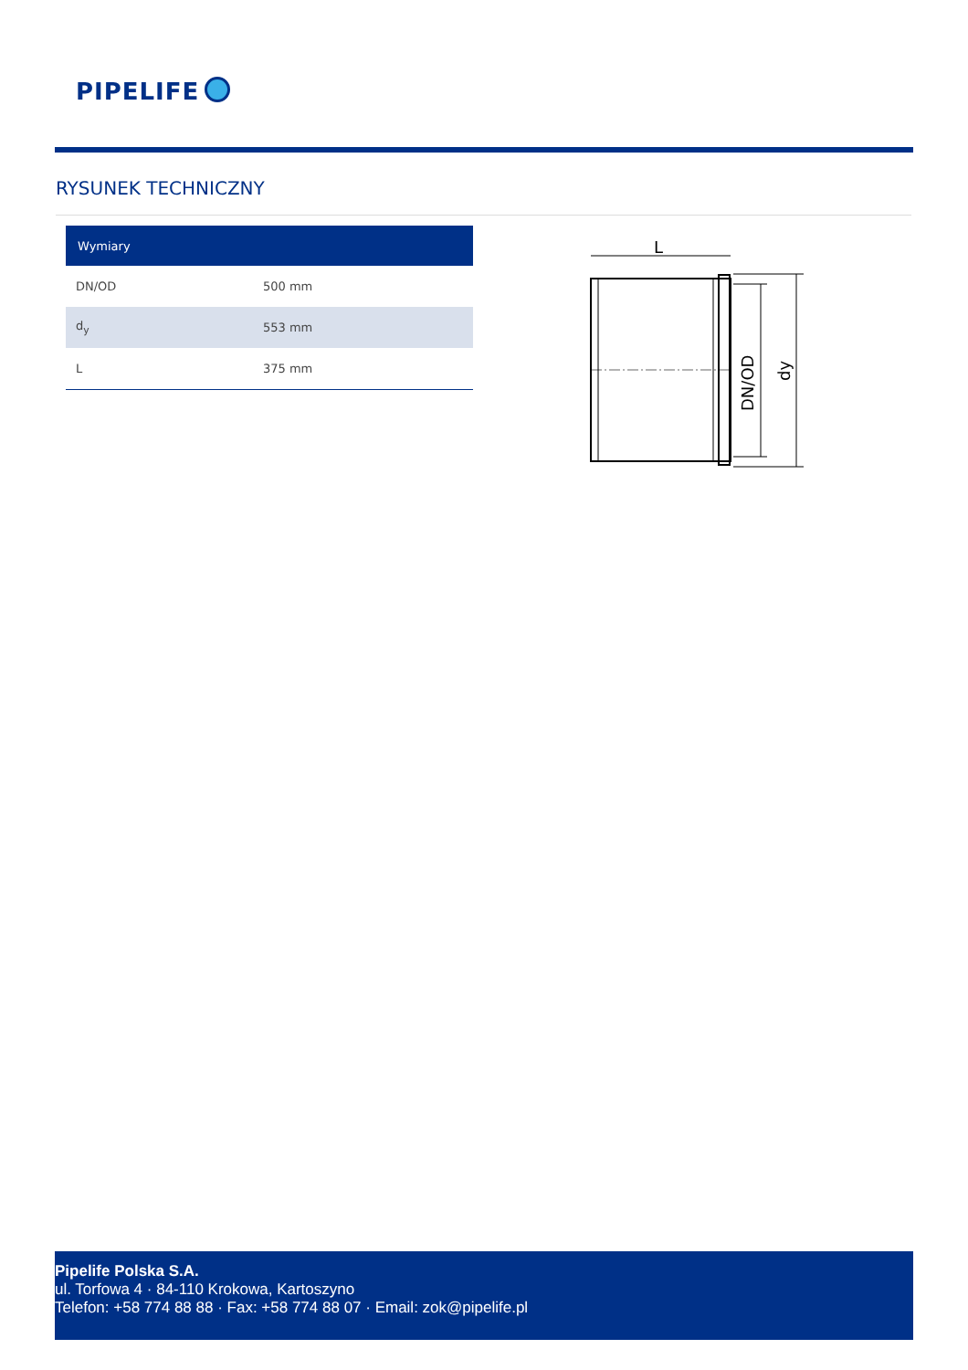PIPELIFE
RYSUNEK TECHNICZNY
| Wymiary | |
| --- | --- |
| DN/OD | 500 mm |
| d<sub>y</sub> | 553 mm |
| L | 375 mm |
L
DN/OD
dy
Pipelife Polska S.A.
ul. Torfowa 4 · 84-110 Krokowa, Kartoszyno
Telefon: +58 774 88 88 · Fax: +58 774 88 07 · Email: zok@pipelife.pl